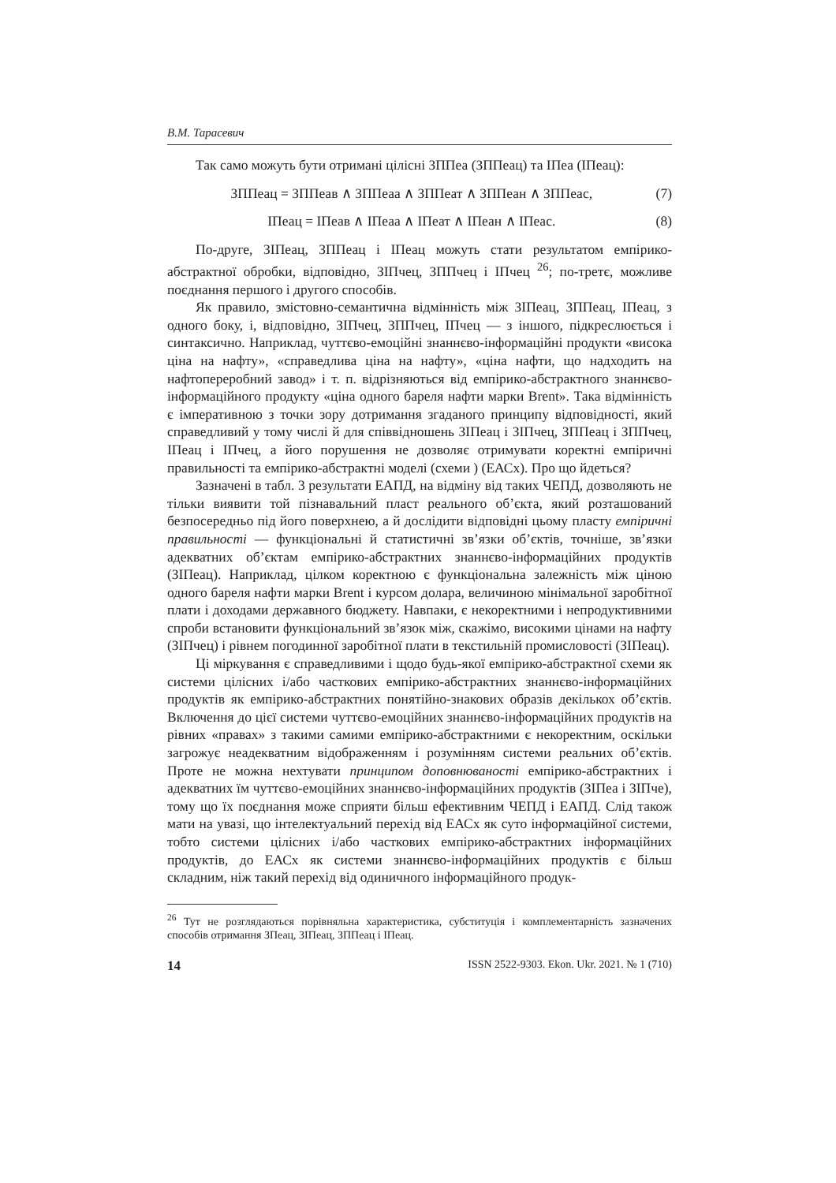В.М. Тарасевич
Так само можуть бути отримані цілісні ЗППеа (ЗППеац) та ІПеа (ІПеац):
ЗППеац = ЗППеав ∧ ЗППеаа ∧ ЗППеат ∧ ЗППеан ∧ ЗППеас, (7)
ІПеац = ІПеав ∧ ІПеаа ∧ ІПеат ∧ ІПеан ∧ ІПеас. (8)
По-друге, ЗІПеац, ЗППеац і ІПеац можуть стати результатом емпірико-абстрактної обробки, відповідно, ЗІПчец, ЗППчец і ІПчец <sup>26</sup>; по-третє, можливе поєднання першого і другого способів.
Як правило, змістовно-семантична відмінність між ЗІПеац, ЗППеац, ІПеац, з одного боку, і, відповідно, ЗІПчец, ЗППчец, ІПчец — з іншого, підкреслюється і синтаксично. Наприклад, чуттєво-емоційні знаннєво-інформаційні продукти «висока ціна на нафту», «справедлива ціна на нафту», «ціна нафти, що надходить на нафтопереробний завод» і т. п. відрізняються від емпірико-абстрактного знаннєво-інформаційного продукту «ціна одного бареля нафти марки Brent». Така відмінність є імперативною з точки зору дотримання згаданого принципу відповідності, який справедливий у тому числі й для співвідношень ЗІПеац і ЗІПчец, ЗППеац і ЗППчец, ІПеац і ІПчец, а його порушення не дозволяє отримувати коректні емпіричні правильності та емпірико-абстрактні моделі (схеми ) (ЕАСх). Про що йдеться?
Зазначені в табл. 3 результати ЕАПД, на відміну від таких ЧЕПД, дозволяють не тільки виявити той пізнавальний пласт реального об’єкта, який розташований безпосередньо під його поверхнею, а й дослідити відповідні цьому пласту емпіричні правильності — функціональні й статистичні зв’язки об’єктів, точніше, зв’язки адекватних об’єктам емпірико-абстрактних знаннєво-інформаційних продуктів (ЗІПеац). Наприклад, цілком коректною є функціональна залежність між ціною одного бареля нафти марки Brent і курсом долара, величиною мінімальної заробітної плати і доходами державного бюджету. Навпаки, є некоректними і непродуктивними спроби встановити функціональний зв’язок між, скажімо, високими цінами на нафту (ЗІПчец) і рівнем погодинної заробітної плати в текстильній промисловості (ЗІПеац).
Ці міркування є справедливими і щодо будь-якої емпірико-абстрактної схеми як системи цілісних і/або часткових емпірико-абстрактних знаннєво-інформаційних продуктів як емпірико-абстрактних понятійно-знакових образів декількох об’єктів. Включення до цієї системи чуттєво-емоційних знаннєво-інформаційних продуктів на рівних «правах» з такими самими емпірико-абстрактними є некоректним, оскільки загрожує неадекватним відображенням і розумінням системи реальних об’єктів. Проте не можна нехтувати принципом доповнюваності емпірико-абстрактних і адекватних їм чуттєво-емоційних знаннєво-інформаційних продуктів (ЗІПеа і ЗІПче), тому що їх поєднання може сприяти більш ефективним ЧЕПД і ЕАПД. Слід також мати на увазі, що інтелектуальний перехід від ЕАСх як суто інформаційної системи, тобто системи цілісних і/або часткових емпірико-абстрактних інформаційних продуктів, до ЕАСх як системи знаннєво-інформаційних продуктів є більш складним, ніж такий перехід від одиничного інформаційного продук-
<sup>26</sup> Тут не розглядаються порівняльна характеристика, субституція і комплементарність зазначених способів отримання ЗПеац, ЗІПеац, ЗППеац і ІПеац.
14 ISSN 2522-9303. Ekon. Ukr. 2021. № 1 (710)